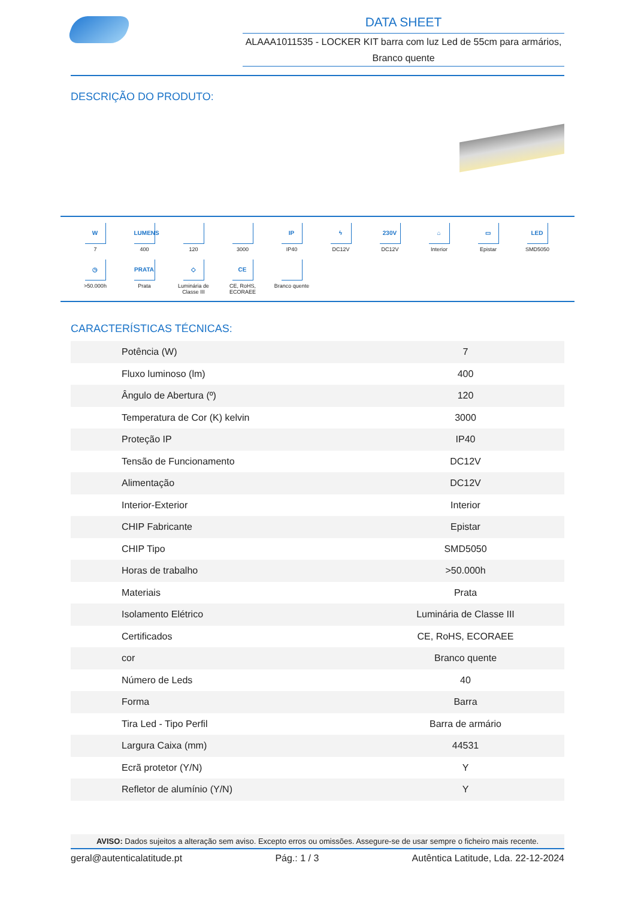DATA SHEET
ALAAA1011535 - LOCKER KIT barra com luz Led de 55cm para armários, Branco quente
DESCRIÇÃO DO PRODUTO:
W
7
LUMENS
400
120
3000
IP
IP40
ϟ
DC12V
230V
DC12V
⌂
Interior
▭
Epistar
LED
SMD5050
◷
>50.000h
PRATA
Prata
◇
Luminária de Classe III
CE
CE, RoHS, ECORAEE
Branco quente
CARACTERÍSTICAS TÉCNICAS:
| Potência (W) | 7 |
| Fluxo luminoso (lm) | 400 |
| Ângulo de Abertura (º) | 120 |
| Temperatura de Cor (K) kelvin | 3000 |
| Proteção IP | IP40 |
| Tensão de Funcionamento | DC12V |
| Alimentação | DC12V |
| Interior-Exterior | Interior |
| CHIP Fabricante | Epistar |
| CHIP Tipo | SMD5050 |
| Horas de trabalho | >50.000h |
| Materiais | Prata |
| Isolamento Elétrico | Luminária de Classe III |
| Certificados | CE, RoHS, ECORAEE |
| cor | Branco quente |
| Número de Leds | 40 |
| Forma | Barra |
| Tira Led - Tipo Perfil | Barra de armário |
| Largura Caixa (mm) | 44531 |
| Ecrã protetor (Y/N) | Y |
| Refletor de alumínio (Y/N) | Y |
AVISO: Dados sujeitos a alteração sem aviso. Excepto erros ou omissões. Assegure-se de usar sempre o ficheiro mais recente.
geral@autenticalatitude.pt Pág.: 1 / 3 Autêntica Latitude, Lda. 22-12-2024